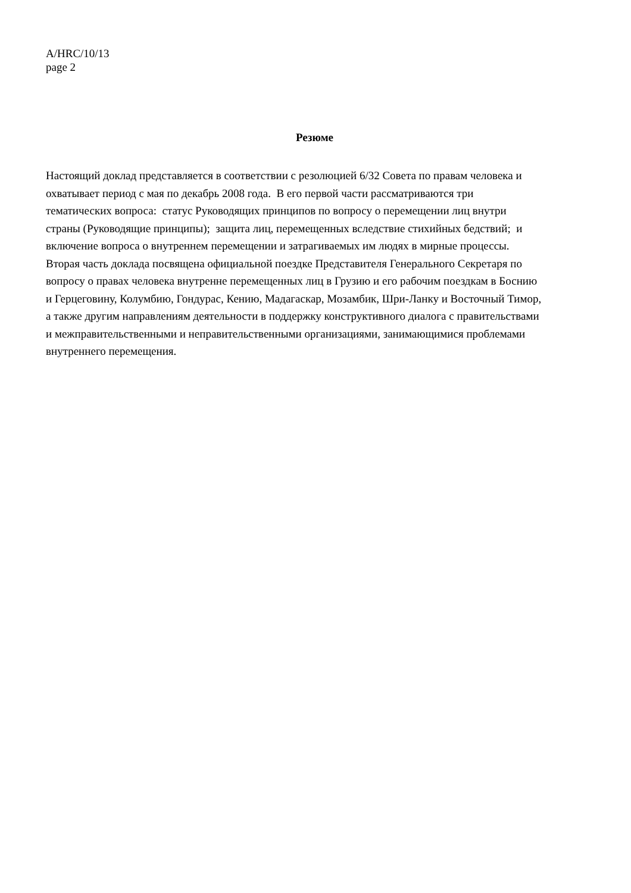A/HRC/10/13
page 2
Резюме
Настоящий доклад представляется в соответствии с резолюцией 6/32 Совета по правам человека и охватывает период с мая по декабрь 2008 года. В его первой части рассматриваются три тематических вопроса: статус Руководящих принципов по вопросу о перемещении лиц внутри страны (Руководящие принципы); защита лиц, перемещенных вследствие стихийных бедствий; и включение вопроса о внутреннем перемещении и затрагиваемых им людях в мирные процессы. Вторая часть доклада посвящена официальной поездке Представителя Генерального Секретаря по вопросу о правах человека внутренне перемещенных лиц в Грузию и его рабочим поездкам в Боснию и Герцеговину, Колумбию, Гондурас, Кению, Мадагаскар, Мозамбик, Шри-Ланку и Восточный Тимор, а также другим направлениям деятельности в поддержку конструктивного диалога с правительствами и межправительственными и неправительственными организациями, занимающимися проблемами внутреннего перемещения.